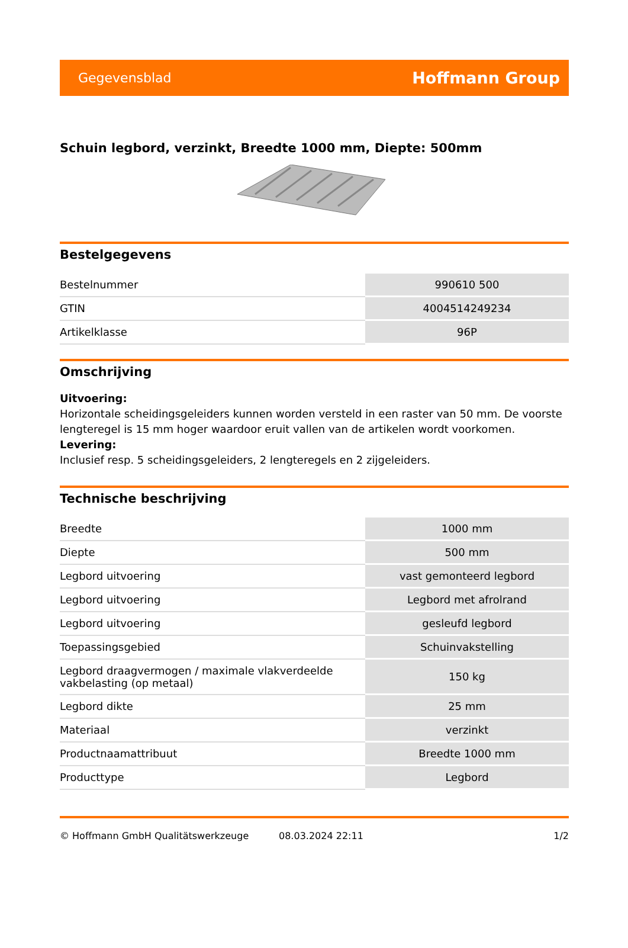Gegevensblad Hoffmann Group
Schuin legbord, verzinkt, Breedte 1000 mm, Diepte: 500mm
Bestelgegevens
| Bestelnummer | 990610 500 |
| GTIN | 4004514249234 |
| Artikelklasse | 96P |
Omschrijving
Uitvoering:
Horizontale scheidingsgeleiders kunnen worden versteld in een raster van 50 mm. De voorste lengteregel is 15 mm hoger waardoor eruit vallen van de artikelen wordt voorkomen.
Levering:
Inclusief resp. 5 scheidingsgeleiders, 2 lengteregels en 2 zijgeleiders.
Technische beschrijving
| Breedte | 1000 mm |
| Diepte | 500 mm |
| Legbord uitvoering | vast gemonteerd legbord |
| Legbord uitvoering | Legbord met afrolrand |
| Legbord uitvoering | gesleufd legbord |
| Toepassingsgebied | Schuinvakstelling |
| Legbord draagvermogen / maximale vlakverdeelde vakbelasting (op metaal) | 150 kg |
| Legbord dikte | 25 mm |
| Materiaal | verzinkt |
| Productnaamattribuut | Breedte 1000 mm |
| Producttype | Legbord |
© Hoffmann GmbH Qualitätswerkzeuge 08.03.2024 22:11 1/2